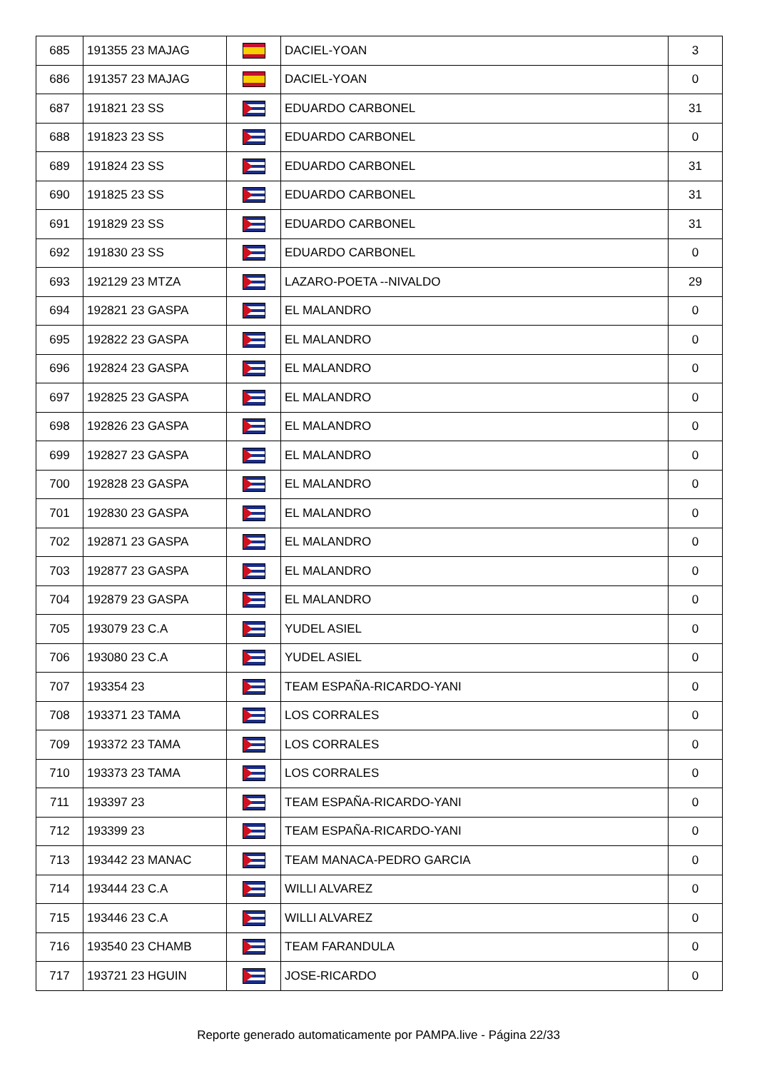| 685 | 191355 23 MAJAG | | DACIEL-YOAN | 3 |
| 686 | 191357 23 MAJAG | | DACIEL-YOAN | 0 |
| 687 | 191821 23 SS | | EDUARDO CARBONEL | 31 |
| 688 | 191823 23 SS | | EDUARDO CARBONEL | 0 |
| 689 | 191824 23 SS | | EDUARDO CARBONEL | 31 |
| 690 | 191825 23 SS | | EDUARDO CARBONEL | 31 |
| 691 | 191829 23 SS | | EDUARDO CARBONEL | 31 |
| 692 | 191830 23 SS | | EDUARDO CARBONEL | 0 |
| 693 | 192129 23 MTZA | | LAZARO-POETA --NIVALDO | 29 |
| 694 | 192821 23 GASPA | | EL MALANDRO | 0 |
| 695 | 192822 23 GASPA | | EL MALANDRO | 0 |
| 696 | 192824 23 GASPA | | EL MALANDRO | 0 |
| 697 | 192825 23 GASPA | | EL MALANDRO | 0 |
| 698 | 192826 23 GASPA | | EL MALANDRO | 0 |
| 699 | 192827 23 GASPA | | EL MALANDRO | 0 |
| 700 | 192828 23 GASPA | | EL MALANDRO | 0 |
| 701 | 192830 23 GASPA | | EL MALANDRO | 0 |
| 702 | 192871 23 GASPA | | EL MALANDRO | 0 |
| 703 | 192877 23 GASPA | | EL MALANDRO | 0 |
| 704 | 192879 23 GASPA | | EL MALANDRO | 0 |
| 705 | 193079 23 C.A | | YUDEL ASIEL | 0 |
| 706 | 193080 23 C.A | | YUDEL ASIEL | 0 |
| 707 | 193354 23 | | TEAM ESPAÑA-RICARDO-YANI | 0 |
| 708 | 193371 23 TAMA | | LOS CORRALES | 0 |
| 709 | 193372 23 TAMA | | LOS CORRALES | 0 |
| 710 | 193373 23 TAMA | | LOS CORRALES | 0 |
| 711 | 193397 23 | | TEAM ESPAÑA-RICARDO-YANI | 0 |
| 712 | 193399 23 | | TEAM ESPAÑA-RICARDO-YANI | 0 |
| 713 | 193442 23 MANAC | | TEAM MANACA-PEDRO GARCIA | 0 |
| 714 | 193444 23 C.A | | WILLI ALVAREZ | 0 |
| 715 | 193446 23 C.A | | WILLI ALVAREZ | 0 |
| 716 | 193540 23 CHAMB | | TEAM FARANDULA | 0 |
| 717 | 193721 23 HGUIN | | JOSE-RICARDO | 0 |
Reporte generado automaticamente por PAMPA.live - Página 22/33